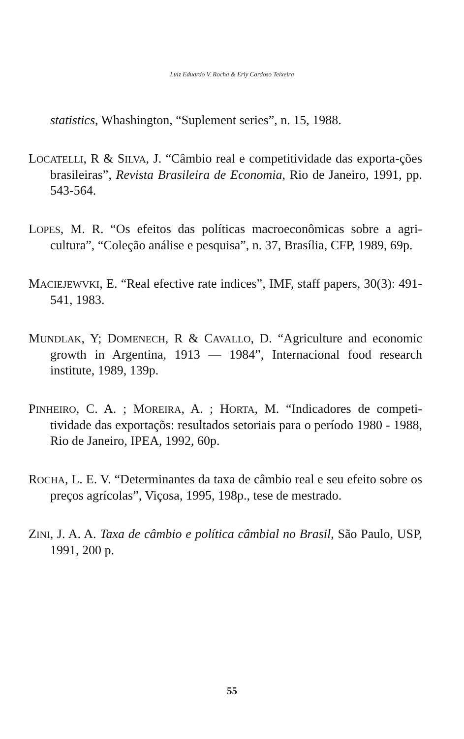Luiz Eduardo V. Rocha & Erly Cardoso Teixeira
statistics, Whashington, “Suplement series”, n. 15, 1988.
LOCATELLI, R & SILVA, J. “Câmbio real e competitividade das exporta-ções brasileiras”, Revista Brasileira de Economia, Rio de Janeiro, 1991, pp. 543-564.
LOPES, M. R. “Os efeitos das políticas macroeconômicas sobre a agri-cultura”, “Coleção análise e pesquisa”, n. 37, Brasília, CFP, 1989, 69p.
MACIEJEWVKI, E. “Real efective rate indices”, IMF, staff papers, 30(3): 491-541, 1983.
MUNDLAK, Y; DOMENECH, R & CAVALLO, D. “Agriculture and economic growth in Argentina, 1913 — 1984”, Internacional food research institute, 1989, 139p.
PINHEIRO, C. A. ; MOREIRA, A. ; HORTA, M. “Indicadores de competi-tividade das exportaçõs: resultados setoriais para o período 1980 - 1988, Rio de Janeiro, IPEA, 1992, 60p.
ROCHA, L. E. V. “Determinantes da taxa de câmbio real e seu efeito sobre os preços agrícolas”, Viçosa, 1995, 198p., tese de mestrado.
ZINI, J. A. A. Taxa de câmbio e política câmbial no Brasil, São Paulo, USP, 1991, 200 p.
55